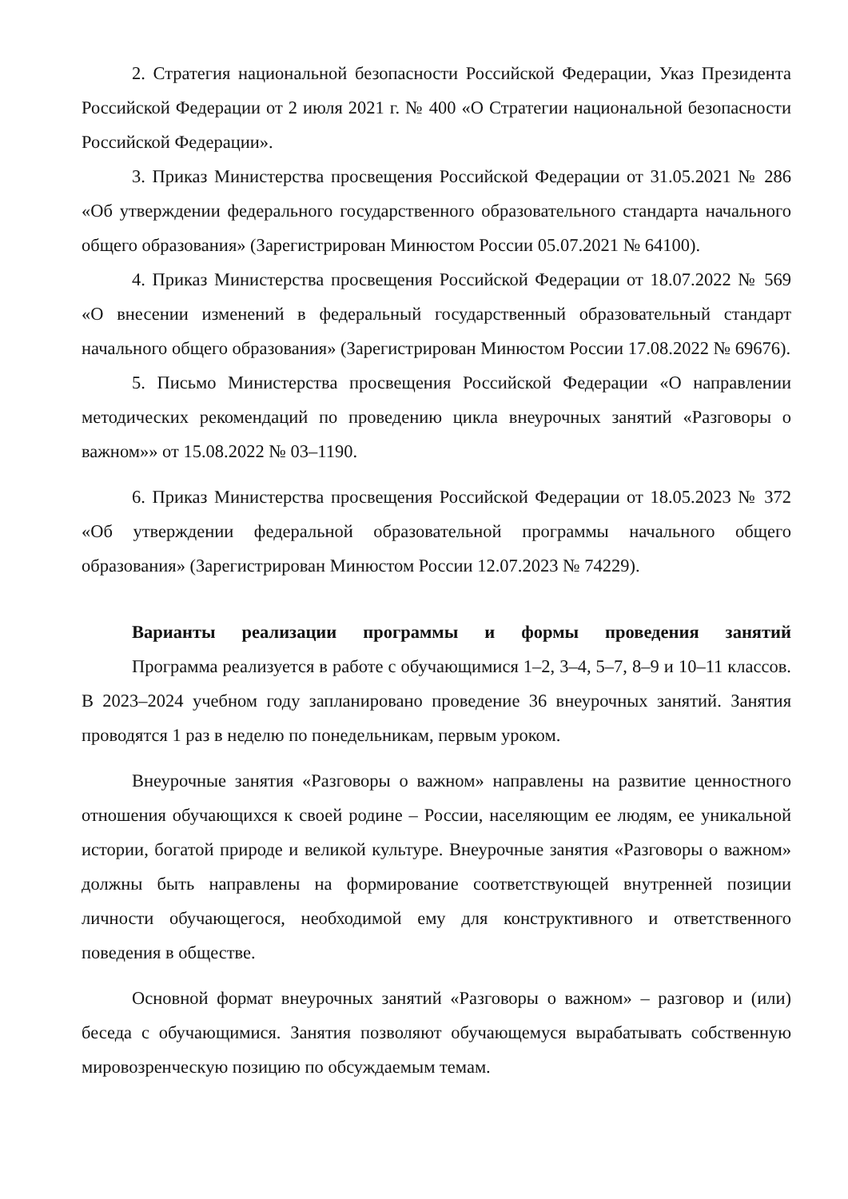2. Стратегия национальной безопасности Российской Федерации, Указ Президента Российской Федерации от 2 июля 2021 г. № 400 «О Стратегии национальной безопасности Российской Федерации».
3. Приказ Министерства просвещения Российской Федерации от 31.05.2021 № 286 «Об утверждении федерального государственного образовательного стандарта начального общего образования» (Зарегистрирован Минюстом России 05.07.2021 № 64100).
4. Приказ Министерства просвещения Российской Федерации от 18.07.2022 № 569 «О внесении изменений в федеральный государственный образовательный стандарт начального общего образования» (Зарегистрирован Минюстом России 17.08.2022 № 69676).
5. Письмо Министерства просвещения Российской Федерации «О направлении методических рекомендаций по проведению цикла внеурочных занятий «Разговоры о важном»» от 15.08.2022 № 03–1190.
6. Приказ Министерства просвещения Российской Федерации от 18.05.2023 № 372 «Об утверждении федеральной образовательной программы начального общего образования» (Зарегистрирован Минюстом России 12.07.2023 № 74229).
Варианты реализации программы и формы проведения занятий
Программа реализуется в работе с обучающимися 1–2, 3–4, 5–7, 8–9 и 10–11 классов. В 2023–2024 учебном году запланировано проведение 36 внеурочных занятий. Занятия проводятся 1 раз в неделю по понедельникам, первым уроком.
Внеурочные занятия «Разговоры о важном» направлены на развитие ценностного отношения обучающихся к своей родине – России, населяющим ее людям, ее уникальной истории, богатой природе и великой культуре. Внеурочные занятия «Разговоры о важном» должны быть направлены на формирование соответствующей внутренней позиции личности обучающегося, необходимой ему для конструктивного и ответственного поведения в обществе.
Основной формат внеурочных занятий «Разговоры о важном» – разговор и (или) беседа с обучающимися. Занятия позволяют обучающемуся вырабатывать собственную мировозренческую позицию по обсуждаемым темам.